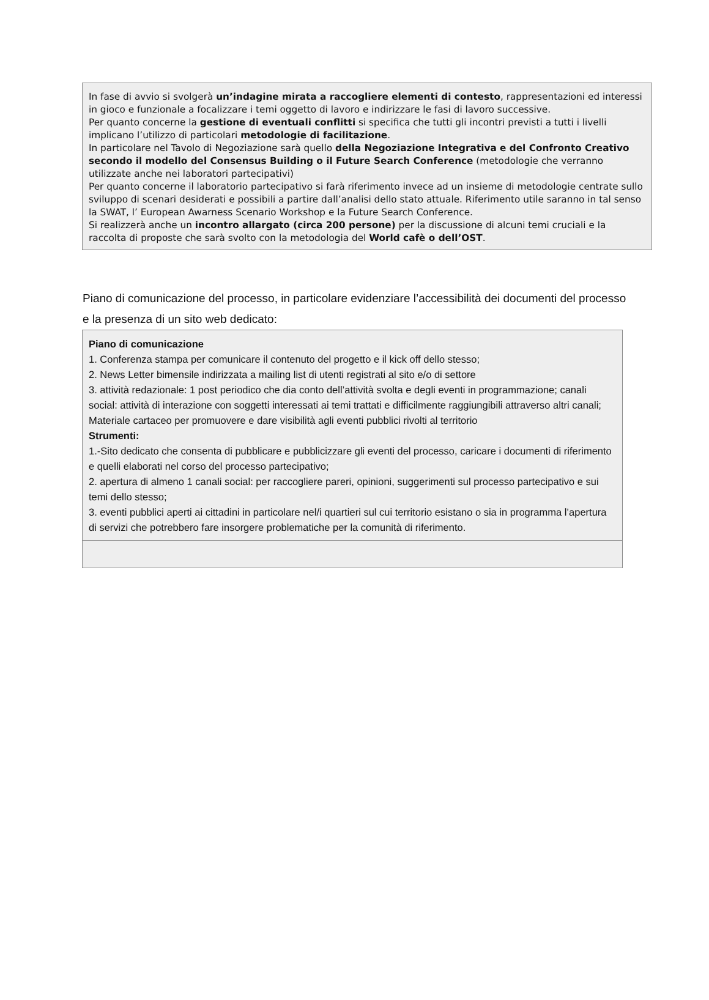In fase di avvio si svolgerà un’indagine mirata a raccogliere elementi di contesto, rappresentazioni ed interessi in gioco e funzionale a focalizzare i temi oggetto di lavoro e indirizzare le fasi di lavoro successive.
Per quanto concerne la gestione di eventuali conflitti si specifica che tutti gli incontri previsti a tutti i livelli implicano l’utilizzo di particolari metodologie di facilitazione.
In particolare nel Tavolo di Negoziazione sarà quello della Negoziazione Integrativa e del Confronto Creativo secondo il modello del Consensus Building o il Future Search Conference (metodologie che verranno utilizzate anche nei laboratori partecipativi)
Per quanto concerne il laboratorio partecipativo si farà riferimento invece ad un insieme di metodologie centrate sullo sviluppo di scenari desiderati e possibili a partire dall’analisi dello stato attuale. Riferimento utile saranno in tal senso la SWAT, l’ European Awarness Scenario Workshop e la Future Search Conference.
Si realizzerà anche un incontro allargato (circa 200 persone) per la discussione di alcuni temi cruciali e la raccolta di proposte che sarà svolto con la metodologia del World cafè o dell’OST.
Piano di comunicazione del processo, in particolare evidenziare l’accessibilità dei documenti del processo e la presenza di un sito web dedicato:
| Piano di comunicazione 1. Conferenza stampa per comunicare il contenuto del progetto e il kick off dello stesso; 2. News Letter bimensile indirizzata a mailing list di utenti registrati al sito e/o di settore 3. attività redazionale: 1 post periodico che dia conto dell’attività svolta e degli eventi in programmazione; canali social: attività di interazione con soggetti interessati ai temi trattati e difficilmente raggiungibili attraverso altri canali; Materiale cartaceo per promuovere e dare visibilità agli eventi pubblici rivolti al territorio Strumenti: 1.-Sito dedicato che consenta di pubblicare e pubblicizzare gli eventi del processo, caricare i documenti di riferimento e quelli elaborati nel corso del processo partecipativo; 2. apertura di almeno 1 canali social: per raccogliere pareri, opinioni, suggerimenti sul processo partecipativo e sui temi dello stesso; 3. eventi pubblici aperti ai cittadini in particolare nel/i quartieri sul cui territorio esistano o sia in programma l’apertura di servizi che potrebbero fare insorgere problematiche per la comunità di riferimento. |